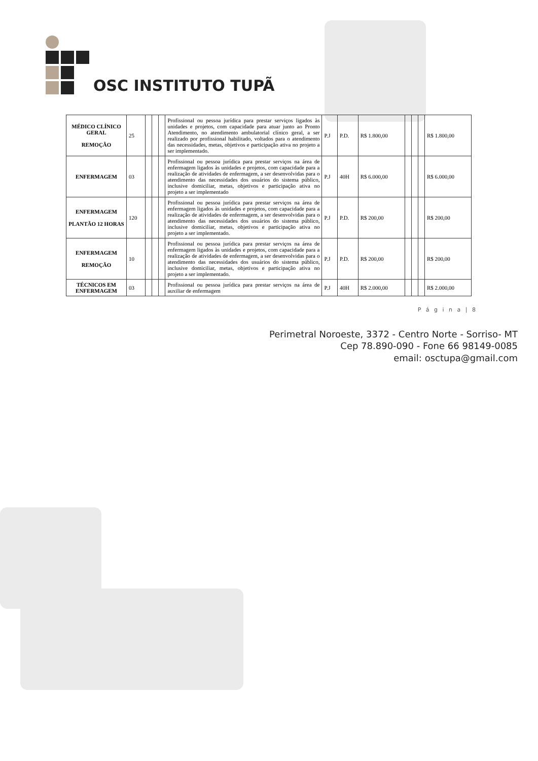OSC INSTITUTO TUPÃ
| MÉDICO CLÍNICO GERAL REMOÇÃO | 25 | | | | Profissional ou pessoa jurídica para prestar serviços ligados às unidades e projetos, com capacidade para atuar junto ao Pronto Atendimento, no atendimento ambulatorial clínico geral, a ser realizado por profissional habilitado, voltados para o atendimento das necessidades, metas, objetivos e participação ativa no projeto a ser implementado. | P.J | P.D. | R$ 1.800,00 | | | | R$ 1.800,00 |
| ENFERMAGEM | 03 | | | | Profissional ou pessoa jurídica para prestar serviços na área de enfermagem ligados às unidades e projetos, com capacidade para a realização de atividades de enfermagem, a ser desenvolvidas para o atendimento das necessidades dos usuários do sistema público, inclusive domiciliar, metas, objetivos e participação ativa no projeto a ser implementado | P.J | 40H | R$ 6.000,00 | | | | R$ 6.000,00 |
| ENFERMAGEM PLANTÃO 12 HORAS | 120 | | | | Profissional ou pessoa jurídica para prestar serviços na área de enfermagem ligados às unidades e projetos, com capacidade para a realização de atividades de enfermagem, a ser desenvolvidas para o atendimento das necessidades dos usuários do sistema público, inclusive domiciliar, metas, objetivos e participação ativa no projeto a ser implementado. | P.J | P.D. | R$ 200,00 | | | | R$ 200,00 |
| ENFERMAGEM REMOÇÃO | 10 | | | | Profissional ou pessoa jurídica para prestar serviços na área de enfermagem ligados às unidades e projetos, com capacidade para a realização de atividades de enfermagem, a ser desenvolvidas para o atendimento das necessidades dos usuários do sistema público, inclusive domiciliar, metas, objetivos e participação ativa no projeto a ser implementado. | P.J | P.D. | R$ 200,00 | | | | R$ 200,00 |
| TÉCNICOS EM ENFERMAGEM | 03 | | | | Profissional ou pessoa jurídica para prestar serviços na área de auxiliar de enfermagem | P.J | 40H | R$ 2.000,00 | | | | R$ 2.000,00 |
P á g i n a | 8
Perimetral Noroeste, 3372 - Centro Norte - Sorriso- MT
Cep 78.890-090 - Fone 66 98149-0085
email: osctupa@gmail.com